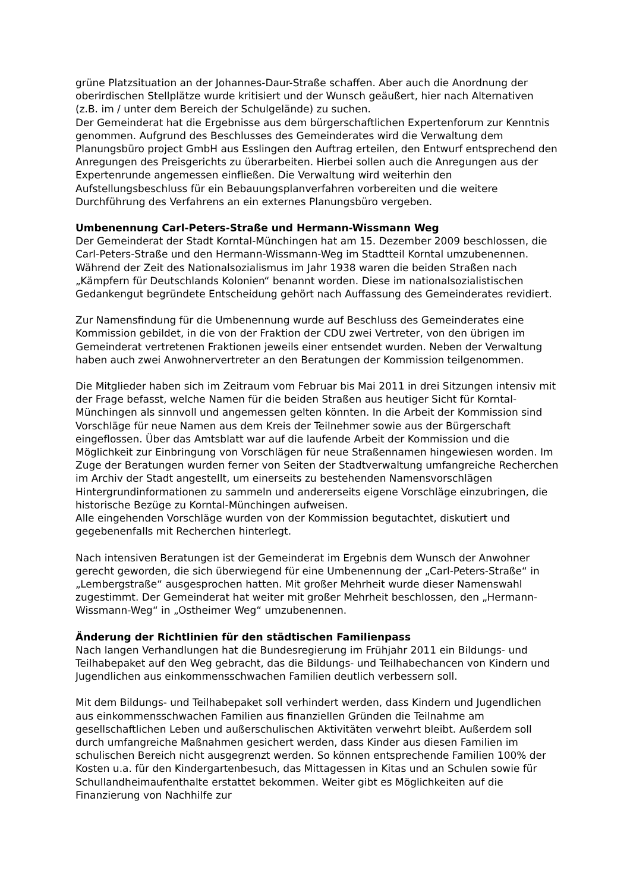grüne Platzsituation an der Johannes-Daur-Straße schaffen. Aber auch die Anordnung der oberirdischen Stellplätze wurde kritisiert und der Wunsch geäußert, hier nach Alternativen (z.B. im / unter dem Bereich der Schulgelände) zu suchen.
Der Gemeinderat hat die Ergebnisse aus dem bürgerschaftlichen Expertenforum zur Kenntnis genommen. Aufgrund des Beschlusses des Gemeinderates wird die Verwaltung dem Planungsbüro project GmbH aus Esslingen den Auftrag erteilen, den Entwurf entsprechend den Anregungen des Preisgerichts zu überarbeiten. Hierbei sollen auch die Anregungen aus der Expertenrunde angemessen einfließen. Die Verwaltung wird weiterhin den Aufstellungsbeschluss für ein Bebauungsplanverfahren vorbereiten und die weitere Durchführung des Verfahrens an ein externes Planungsbüro vergeben.
Umbenennung Carl-Peters-Straße und Hermann-Wissmann Weg
Der Gemeinderat der Stadt Korntal-Münchingen hat am 15. Dezember 2009 beschlossen, die Carl-Peters-Straße und den Hermann-Wissmann-Weg im Stadtteil Korntal umzubenennen. Während der Zeit des Nationalsozialismus im Jahr 1938 waren die beiden Straßen nach „Kämpfern für Deutschlands Kolonien“ benannt worden. Diese im nationalsozialistischen Gedankengut begründete Entscheidung gehört nach Auffassung des Gemeinderates revidiert.
Zur Namensfindung für die Umbenennung wurde auf Beschluss des Gemeinderates eine Kommission gebildet, in die von der Fraktion der CDU zwei Vertreter, von den übrigen im Gemeinderat vertretenen Fraktionen jeweils einer entsendet wurden. Neben der Verwaltung haben auch zwei Anwohnervertreter an den Beratungen der Kommission teilgenommen.
Die Mitglieder haben sich im Zeitraum vom Februar bis Mai 2011 in drei Sitzungen intensiv mit der Frage befasst, welche Namen für die beiden Straßen aus heutiger Sicht für Korntal-Münchingen als sinnvoll und angemessen gelten könnten. In die Arbeit der Kommission sind Vorschläge für neue Namen aus dem Kreis der Teilnehmer sowie aus der Bürgerschaft eingeflossen. Über das Amtsblatt war auf die laufende Arbeit der Kommission und die Möglichkeit zur Einbringung von Vorschlägen für neue Straßennamen hingewiesen worden. Im Zuge der Beratungen wurden ferner von Seiten der Stadtverwaltung umfangreiche Recherchen im Archiv der Stadt angestellt, um einerseits zu bestehenden Namensvorschlägen Hintergrundinformationen zu sammeln und andererseits eigene Vorschläge einzubringen, die historische Bezüge zu Korntal-Münchingen aufweisen.
Alle eingehenden Vorschläge wurden von der Kommission begutachtet, diskutiert und gegebenenfalls mit Recherchen hinterlegt.
Nach intensiven Beratungen ist der Gemeinderat im Ergebnis dem Wunsch der Anwohner gerecht geworden, die sich überwiegend für eine Umbenennung der „Carl-Peters-Straße“ in „Lembergstraße“ ausgesprochen hatten. Mit großer Mehrheit wurde dieser Namenswahl zugestimmt. Der Gemeinderat hat weiter mit großer Mehrheit beschlossen, den „Hermann-Wissmann-Weg“ in „Ostheimer Weg“ umzubenennen.
Änderung der Richtlinien für den städtischen Familienpass
Nach langen Verhandlungen hat die Bundesregierung im Frühjahr 2011 ein Bildungs- und Teilhabepaket auf den Weg gebracht, das die Bildungs- und Teilhabechancen von Kindern und Jugendlichen aus einkommensschwachen Familien deutlich verbessern soll.
Mit dem Bildungs- und Teilhabepaket soll verhindert werden, dass Kindern und Jugendlichen aus einkommensschwachen Familien aus finanziellen Gründen die Teilnahme am gesellschaftlichen Leben und außerschulischen Aktivitäten verwehrt bleibt. Außerdem soll durch umfangreiche Maßnahmen gesichert werden, dass Kinder aus diesen Familien im schulischen Bereich nicht ausgegrenzt werden. So können entsprechende Familien 100% der Kosten u.a. für den Kindergartenbesuch, das Mittagessen in Kitas und an Schulen sowie für Schullandheimaufenthalte erstattet bekommen. Weiter gibt es Möglichkeiten auf die Finanzierung von Nachhilfe zur